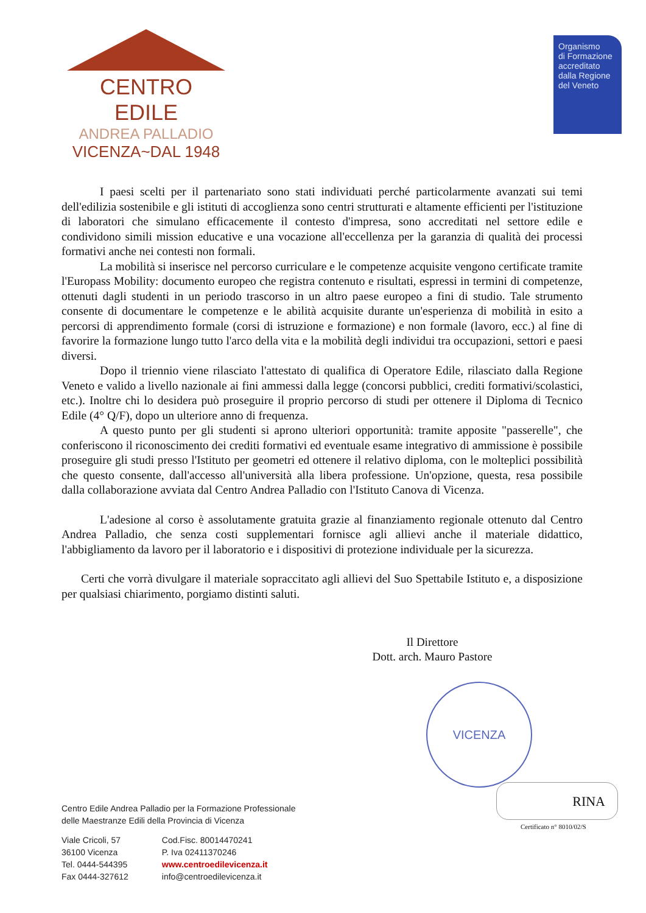CENTRO EDILE
ANDREA PALLADIO
VICENZA~DAL 1948
Organismo
di Formazione
accreditato
dalla Regione
del Veneto
I paesi scelti per il partenariato sono stati individuati perché particolarmente avanzati sui temi dell'edilizia sostenibile e gli istituti di accoglienza sono centri strutturati e altamente efficienti per l'istituzione di laboratori che simulano efficacemente il contesto d'impresa, sono accreditati nel settore edile e condividono simili mission educative e una vocazione all'eccellenza per la garanzia di qualità dei processi formativi anche nei contesti non formali.
La mobilità si inserisce nel percorso curriculare e le competenze acquisite vengono certificate tramite l'Europass Mobility: documento europeo che registra contenuto e risultati, espressi in termini di competenze, ottenuti dagli studenti in un periodo trascorso in un altro paese europeo a fini di studio. Tale strumento consente di documentare le competenze e le abilità acquisite durante un'esperienza di mobilità in esito a percorsi di apprendimento formale (corsi di istruzione e formazione) e non formale (lavoro, ecc.) al fine di favorire la formazione lungo tutto l'arco della vita e la mobilità degli individui tra occupazioni, settori e paesi diversi.
Dopo il triennio viene rilasciato l'attestato di qualifica di Operatore Edile, rilasciato dalla Regione Veneto e valido a livello nazionale ai fini ammessi dalla legge (concorsi pubblici, crediti formativi/scolastici, etc.). Inoltre chi lo desidera può proseguire il proprio percorso di studi per ottenere il Diploma di Tecnico Edile (4° Q/F), dopo un ulteriore anno di frequenza.
A questo punto per gli studenti si aprono ulteriori opportunità: tramite apposite "passerelle", che conferiscono il riconoscimento dei crediti formativi ed eventuale esame integrativo di ammissione è possibile proseguire gli studi presso l'Istituto per geometri ed ottenere il relativo diploma, con le molteplici possibilità che questo consente, dall'accesso all'università alla libera professione. Un'opzione, questa, resa possibile dalla collaborazione avviata dal Centro Andrea Palladio con l'Istituto Canova di Vicenza.
L'adesione al corso è assolutamente gratuita grazie al finanziamento regionale ottenuto dal Centro Andrea Palladio, che senza costi supplementari fornisce agli allievi anche il materiale didattico, l'abbigliamento da lavoro per il laboratorio e i dispositivi di protezione individuale per la sicurezza.
Certi che vorrà divulgare il materiale sopraccitato agli allievi del Suo Spettabile Istituto e, a disposizione per qualsiasi chiarimento, porgiamo distinti saluti.
Il Direttore
Dott. arch. Mauro Pastore
VICENZA
RINA
Certificato n° 8010/02/S
Centro Edile Andrea Palladio per la Formazione Professionale
delle Maestranze Edili della Provincia di Vicenza
Viale Cricoli, 57
36100 Vicenza
Tel. 0444-544395
Fax 0444-327612
Cod.Fisc. 80014470241
P. Iva 02411370246
www.centroedilevicenza.it
info@centroedilevicenza.it